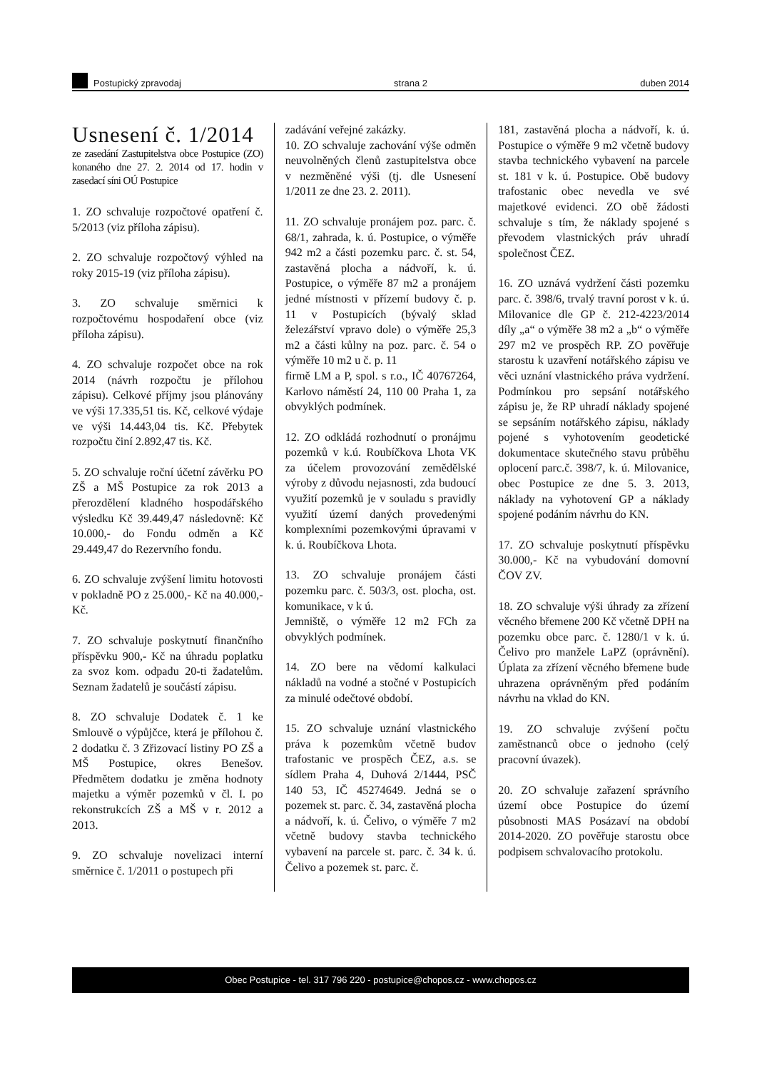Postupický zpravodaj strana 2 duben 2014
Usnesení č. 1/2014
ze zasedání Zastupitelstva obce Postupice (ZO) konaného dne 27. 2. 2014 od 17. hodin v zasedací síni OÚ Postupice
1. ZO schvaluje rozpočtové opatření č. 5/2013 (viz příloha zápisu).
2. ZO schvaluje rozpočtový výhled na roky 2015-19 (viz příloha zápisu).
3. ZO schvaluje směrnici k rozpočtovému hospodaření obce (viz příloha zápisu).
4. ZO schvaluje rozpočet obce na rok 2014 (návrh rozpočtu je přílohou zápisu). Celkové příjmy jsou plánovány ve výši 17.335,51 tis. Kč, celkové výdaje ve výši 14.443,04 tis. Kč. Přebytek rozpočtu činí 2.892,47 tis. Kč.
5. ZO schvaluje roční účetní závěrku PO ZŠ a MŠ Postupice za rok 2013 a přerozdělení kladného hospodářského výsledku Kč 39.449,47 následovně: Kč 10.000,- do Fondu odměn a Kč 29.449,47 do Rezervního fondu.
6. ZO schvaluje zvýšení limitu hotovosti v pokladně PO z 25.000,- Kč na 40.000,- Kč.
7. ZO schvaluje poskytnutí finančního příspěvku 900,- Kč na úhradu poplatku za svoz kom. odpadu 20-ti žadatelům. Seznam žadatelů je součástí zápisu.
8. ZO schvaluje Dodatek č. 1 ke Smlouvě o výpůjčce, která je přílohou č. 2 dodatku č. 3 Zřizovací listiny PO ZŠ a MŠ Postupice, okres Benešov. Předmětem dodatku je změna hodnoty majetku a výměr pozemků v čl. I. po rekonstrukcích ZŠ a MŠ v r. 2012 a 2013.
9. ZO schvaluje novelizaci interní směrnice č. 1/2011 o postupech při
zadávání veřejné zakázky.
10. ZO schvaluje zachování výše odměn neuvolněných členů zastupitelstva obce v nezměněné výši (tj. dle Usnesení 1/2011 ze dne 23. 2. 2011).
11. ZO schvaluje pronájem poz. parc. č. 68/1, zahrada, k. ú. Postupice, o výměře 942 m2 a části pozemku parc. č. st. 54, zastavěná plocha a nádvoří, k. ú. Postupice, o výměře 87 m2 a pronájem jedné místnosti v přízemí budovy č. p. 11 v Postupicích (bývalý sklad železářství vpravo dole) o výměře 25,3 m2 a části kůlny na poz. parc. č. 54 o výměře 10 m2 u č. p. 11
firmě LM a P, spol. s r.o., IČ 40767264, Karlovo náměstí 24, 110 00 Praha 1, za obvyklých podmínek.
12. ZO odkládá rozhodnutí o pronájmu pozemků v k.ú. Roubíčkova Lhota VK za účelem provozování zemědělské výroby z důvodu nejasnosti, zda budoucí využití pozemků je v souladu s pravidly využití území daných provedenými komplexními pozemkovými úpravami v k. ú. Roubíčkova Lhota.
13. ZO schvaluje pronájem části pozemku parc. č. 503/3, ost. plocha, ost. komunikace, v k ú.
Jemniště, o výměře 12 m2 FCh za obvyklých podmínek.
14. ZO bere na vědomí kalkulaci nákladů na vodné a stočné v Postupicích za minulé odečtové období.
15. ZO schvaluje uznání vlastnického práva k pozemkům včetně budov trafostanic ve prospěch ČEZ, a.s. se sídlem Praha 4, Duhová 2/1444, PSČ 140 53, IČ 45274649. Jedná se o pozemek st. parc. č. 34, zastavěná plocha a nádvoří, k. ú. Čelivo, o výměře 7 m2 včetně budovy stavba technického vybavení na parcele st. parc. č. 34 k. ú. Čelivo a pozemek st. parc. č.
181, zastavěná plocha a nádvoří, k. ú. Postupice o výměře 9 m2 včetně budovy stavba technického vybavení na parcele st. 181 v k. ú. Postupice. Obě budovy trafostanic obec nevedla ve své majetkové evidenci. ZO obě žádosti schvaluje s tím, že náklady spojené s převodem vlastnických práv uhradí společnost ČEZ.
16. ZO uznává vydržení části pozemku parc. č. 398/6, trvalý travní porost v k. ú. Milovanice dle GP č. 212-4223/2014 díly „a“ o výměře 38 m2 a „b“ o výměře 297 m2 ve prospěch RP. ZO pověřuje starostu k uzavření notářského zápisu ve věci uznání vlastnického práva vydržení. Podmínkou pro sepsání notářského zápisu je, že RP uhradí náklady spojené se sepsáním notářského zápisu, náklady pojené s vyhotovením geodetické dokumentace skutečného stavu průběhu oplocení parc.č. 398/7, k. ú. Milovanice, obec Postupice ze dne 5. 3. 2013, náklady na vyhotovení GP a náklady spojené podáním návrhu do KN.
17. ZO schvaluje poskytnutí příspěvku 30.000,- Kč na vybudování domovní ČOV ZV.
18. ZO schvaluje výši úhrady za zřízení věcného břemene 200 Kč včetně DPH na pozemku obce parc. č. 1280/1 v k. ú. Čelivo pro manžele LaPZ (oprávnění). Úplata za zřízení věcného břemene bude uhrazena oprávněným před podáním návrhu na vklad do KN.
19. ZO schvaluje zvýšení počtu zaměstnanců obce o jednoho (celý pracovní úvazek).
20. ZO schvaluje zařazení správního území obce Postupice do území působnosti MAS Posázaví na období 2014-2020. ZO pověřuje starostu obce podpisem schvalovacího protokolu.
Obec Postupice - tel. 317 796 220 - postupice@chopos.cz - www.chopos.cz